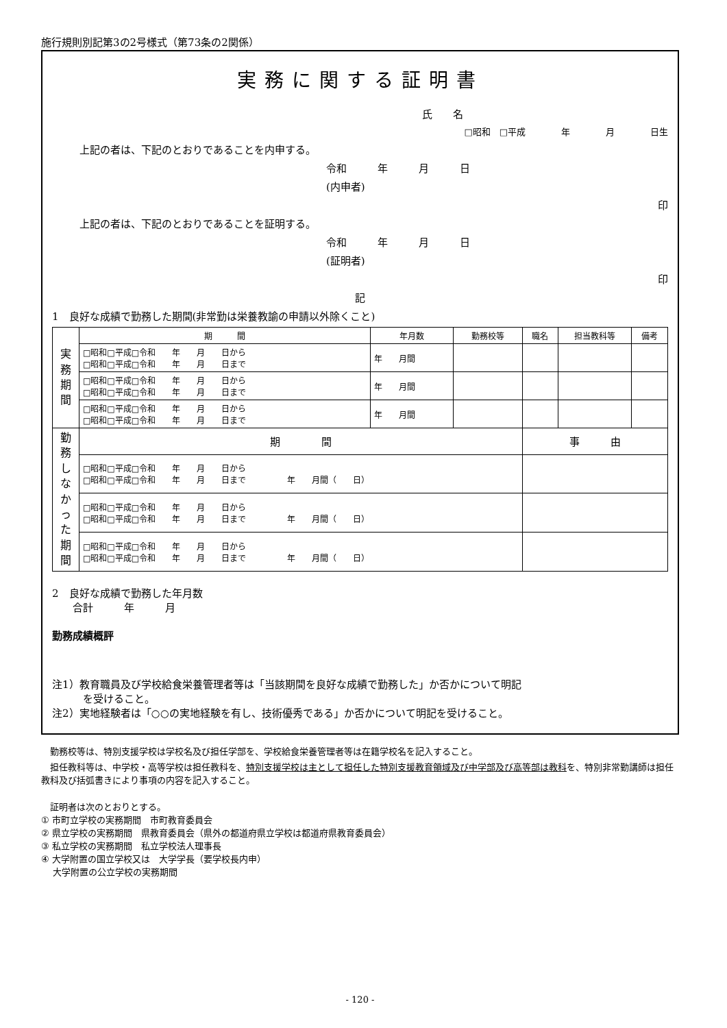施行規則別記第3の2号様式（第73条の2関係）
実務に関する証明書
氏　　名
□昭和　□平成　　　　年　　　　月　　　　日生
上記の者は、下記のとおりであることを内申する。
令和　　　年　　　月　　　日
(内申者)
印
上記の者は、下記のとおりであることを証明する。
令和　　　年　　　月　　　日
(証明者)
印
記
1　良好な成績で勤務した期間(非常勤は栄養教諭の申請以外除くこと)
| 実 務 期 間 | 期 間 | 年月数 | 勤務校等 | 職名 | 担当教科等 | 備考 |
| | □昭和□平成□令和 年 月 日から □昭和□平成□令和 年 月 日まで | 年 月間 | | | | |
| | □昭和□平成□令和 年 月 日から □昭和□平成□令和 年 月 日まで | 年 月間 | | | | |
| | □昭和□平成□令和 年 月 日から □昭和□平成□令和 年 月 日まで | 年 月間 | | | | |
| 勤 務 し な か っ た 期 間 | 期 間 | | | 事 由 | | |
| | □昭和□平成□令和 年 月 日から □昭和□平成□令和 年 月 日まで 年 月間（ 日） | | | | | |
| | □昭和□平成□令和 年 月 日から □昭和□平成□令和 年 月 日まで 年 月間（ 日） | | | | | |
| | □昭和□平成□令和 年 月 日から □昭和□平成□令和 年 月 日まで 年 月間（ 日） | | | | | |
2　良好な成績で勤務した年月数
　　合計　　　年　　　月
勤務成績概評
注1）教育職員及び学校給食栄養管理者等は「当該期間を良好な成績で勤務した」か否かについて明記
　　　を受けること。
注2）実地経験者は「○○の実地経験を有し、技術優秀である」か否かについて明記を受けること。
　勤務校等は、特別支援学校は学校名及び担任学部を、学校給食栄養管理者等は在籍学校名を記入すること。
　担任教科等は、中学校・高等学校は担任教科を、特別支援学校は主として担任した特別支援教育領域及び中学部及び高等部は教科を、特別非常勤講師は担任教科及び括弧書きにより事項の内容を記入すること。
　証明者は次のとおりとする。
① 市町立学校の実務期間　市町教育委員会
② 県立学校の実務期間　県教育委員会（県外の都道府県立学校は都道府県教育委員会）
③ 私立学校の実務期間　私立学校法人理事長
④ 大学附置の国立学校又は　大学学長（要学校長内申）
　 大学附置の公立学校の実務期間
- 120 -